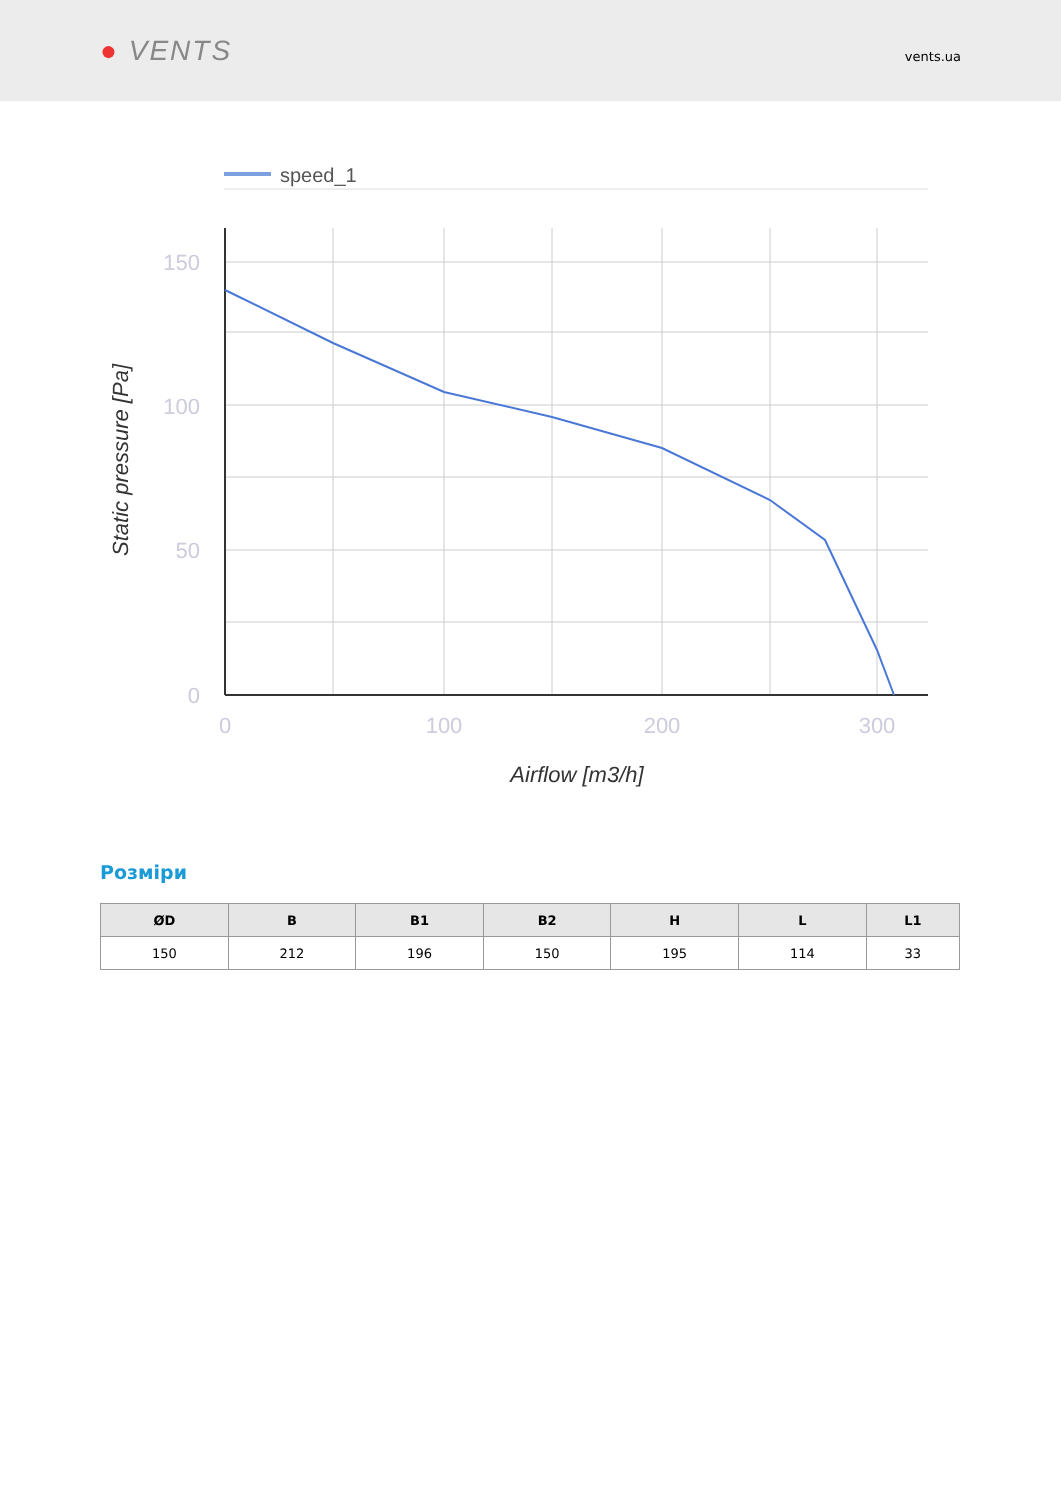● VENTS
vents.ua
speed_1
150
100
50
0
0
100
200
300
Airflow [m3/h]
Static pressure [Pa]
Розміри
| ØD | B | B1 | B2 | H | L | L1 |
| --- | --- | --- | --- | --- | --- | --- |
| 150 | 212 | 196 | 150 | 195 | 114 | 33 |